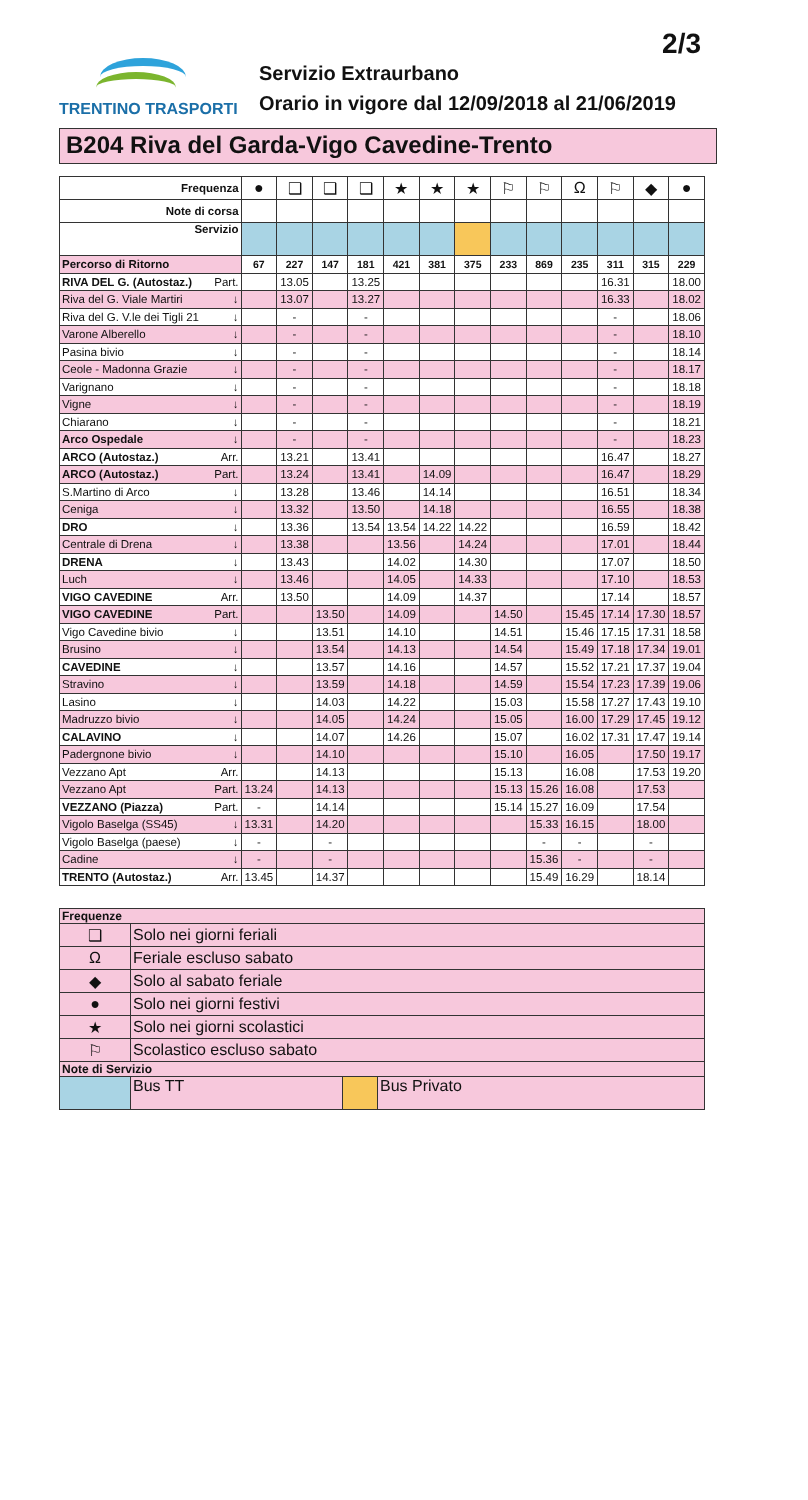2/3
TRENTINO TRASPORTI
Servizio Extraurbano
Orario in vigore dal 12/09/2018 al 21/06/2019
B204 Riva del Garda-Vigo Cavedine-Trento
| Frequenza | ● | ❑ | ❑ | ❑ | ★ | ★ | ★ | ⚐ | ⚐ | Ω | ⚐ | ◆ | ● |
| Note di corsa | | | | | | | | | | | | | |
| Servizio | | | | | | | | | | | | | |
| Percorso di Ritorno | 67 | 227 | 147 | 181 | 421 | 381 | 375 | 233 | 869 | 235 | 311 | 315 | 229 |
| RIVA DEL G. (Autostaz.) Part. | | 13.05 | | 13.25 | | | | | | | 16.31 | | 18.00 |
| Riva del G. Viale Martiri ↓ | | 13.07 | | 13.27 | | | | | | | 16.33 | | 18.02 |
| Riva del G. V.le dei Tigli 21 ↓ | | - | | - | | | | | | | - | | 18.06 |
| Varone Alberello ↓ | | - | | - | | | | | | | - | | 18.10 |
| Pasina bivio ↓ | | - | | - | | | | | | | - | | 18.14 |
| Ceole - Madonna Grazie ↓ | | - | | - | | | | | | | - | | 18.17 |
| Varignano ↓ | | - | | - | | | | | | | - | | 18.18 |
| Vigne ↓ | | - | | - | | | | | | | - | | 18.19 |
| Chiarano ↓ | | - | | - | | | | | | | - | | 18.21 |
| Arco Ospedale ↓ | | - | | - | | | | | | | - | | 18.23 |
| ARCO (Autostaz.) Arr. | | 13.21 | | 13.41 | | | | | | | 16.47 | | 18.27 |
| ARCO (Autostaz.) Part. | | 13.24 | | 13.41 | | 14.09 | | | | | 16.47 | | 18.29 |
| S.Martino di Arco ↓ | | 13.28 | | 13.46 | | 14.14 | | | | | 16.51 | | 18.34 |
| Ceniga ↓ | | 13.32 | | 13.50 | | 14.18 | | | | | 16.55 | | 18.38 |
| DRO ↓ | | 13.36 | | 13.54 | 13.54 | 14.22 | 14.22 | | | | 16.59 | | 18.42 |
| Centrale di Drena ↓ | | 13.38 | | | 13.56 | | 14.24 | | | | 17.01 | | 18.44 |
| DRENA ↓ | | 13.43 | | | 14.02 | | 14.30 | | | | 17.07 | | 18.50 |
| Luch ↓ | | 13.46 | | | 14.05 | | 14.33 | | | | 17.10 | | 18.53 |
| VIGO CAVEDINE Arr. | | 13.50 | | | 14.09 | | 14.37 | | | | 17.14 | | 18.57 |
| VIGO CAVEDINE Part. | | | 13.50 | | 14.09 | | | 14.50 | | 15.45 | 17.14 | 17.30 | 18.57 |
| Vigo Cavedine bivio ↓ | | | 13.51 | | 14.10 | | | 14.51 | | 15.46 | 17.15 | 17.31 | 18.58 |
| Brusino ↓ | | | 13.54 | | 14.13 | | | 14.54 | | 15.49 | 17.18 | 17.34 | 19.01 |
| CAVEDINE ↓ | | | 13.57 | | 14.16 | | | 14.57 | | 15.52 | 17.21 | 17.37 | 19.04 |
| Stravino ↓ | | | 13.59 | | 14.18 | | | 14.59 | | 15.54 | 17.23 | 17.39 | 19.06 |
| Lasino ↓ | | | 14.03 | | 14.22 | | | 15.03 | | 15.58 | 17.27 | 17.43 | 19.10 |
| Madruzzo bivio ↓ | | | 14.05 | | 14.24 | | | 15.05 | | 16.00 | 17.29 | 17.45 | 19.12 |
| CALAVINO ↓ | | | 14.07 | | 14.26 | | | 15.07 | | 16.02 | 17.31 | 17.47 | 19.14 |
| Padergnone bivio ↓ | | | 14.10 | | | | | 15.10 | | 16.05 | | 17.50 | 19.17 |
| Vezzano Apt Arr. | | | 14.13 | | | | | 15.13 | | 16.08 | | 17.53 | 19.20 |
| Vezzano Apt Part. | 13.24 | | 14.13 | | | | | 15.13 | 15.26 | 16.08 | | 17.53 | |
| VEZZANO (Piazza) Part. | - | | 14.14 | | | | | 15.14 | 15.27 | 16.09 | | 17.54 | |
| Vigolo Baselga (SS45) ↓ | 13.31 | | 14.20 | | | | | | 15.33 | 16.15 | | 18.00 | |
| Vigolo Baselga (paese) ↓ | - | | - | | | | | | - | - | | - | |
| Cadine ↓ | - | | - | | | | | | 15.36 | - | | - | |
| TRENTO (Autostaz.) Arr. | 13.45 | | 14.37 | | | | | | 15.49 | 16.29 | | 18.14 | |
| Frequenze | | | |
| ❑ | Solo nei giorni feriali | | |
| Ω | Feriale escluso sabato | | |
| ◆ | Solo al sabato feriale | | |
| ● | Solo nei giorni festivi | | |
| ★ | Solo nei giorni scolastici | | |
| ⚐ | Scolastico escluso sabato | | |
| Note di Servizio | | | |
| | Bus TT | | Bus Privato |